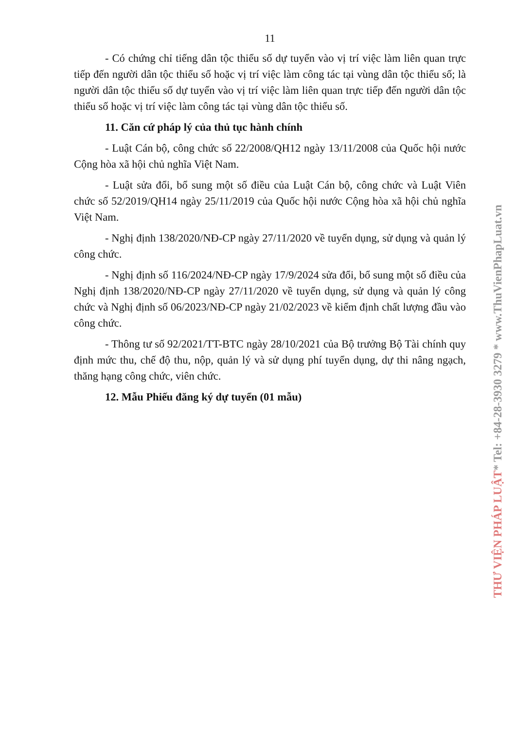11
- Có chứng chỉ tiếng dân tộc thiểu số dự tuyển vào vị trí việc làm liên quan trực tiếp đến người dân tộc thiểu số hoặc vị trí việc làm công tác tại vùng dân tộc thiểu số; là người dân tộc thiểu số dự tuyển vào vị trí việc làm liên quan trực tiếp đến người dân tộc thiểu số hoặc vị trí việc làm công tác tại vùng dân tộc thiểu số.
11. Căn cứ pháp lý của thủ tục hành chính
- Luật Cán bộ, công chức số 22/2008/QH12 ngày 13/11/2008 của Quốc hội nước Cộng hòa xã hội chủ nghĩa Việt Nam.
- Luật sửa đổi, bổ sung một số điều của Luật Cán bộ, công chức và Luật Viên chức số 52/2019/QH14 ngày 25/11/2019 của Quốc hội nước Cộng hòa xã hội chủ nghĩa Việt Nam.
- Nghị định 138/2020/NĐ-CP ngày 27/11/2020 về tuyển dụng, sử dụng và quản lý công chức.
- Nghị định số 116/2024/NĐ-CP ngày 17/9/2024 sửa đổi, bổ sung một số điều của Nghị định 138/2020/NĐ-CP ngày 27/11/2020 về tuyển dụng, sử dụng và quản lý công chức và Nghị định số 06/2023/NĐ-CP ngày 21/02/2023 về kiểm định chất lượng đầu vào công chức.
- Thông tư số 92/2021/TT-BTC ngày 28/10/2021 của Bộ trưởng Bộ Tài chính quy định mức thu, chế độ thu, nộp, quản lý và sử dụng phí tuyển dụng, dự thi nâng ngạch, thăng hạng công chức, viên chức.
12. Mẫu Phiếu đăng ký dự tuyển (01 mẫu)
THƯ VIỆN PHÁP LUẬT* Tel: +84-28-3930 3279 * www.ThuVienPhapLuat.vn